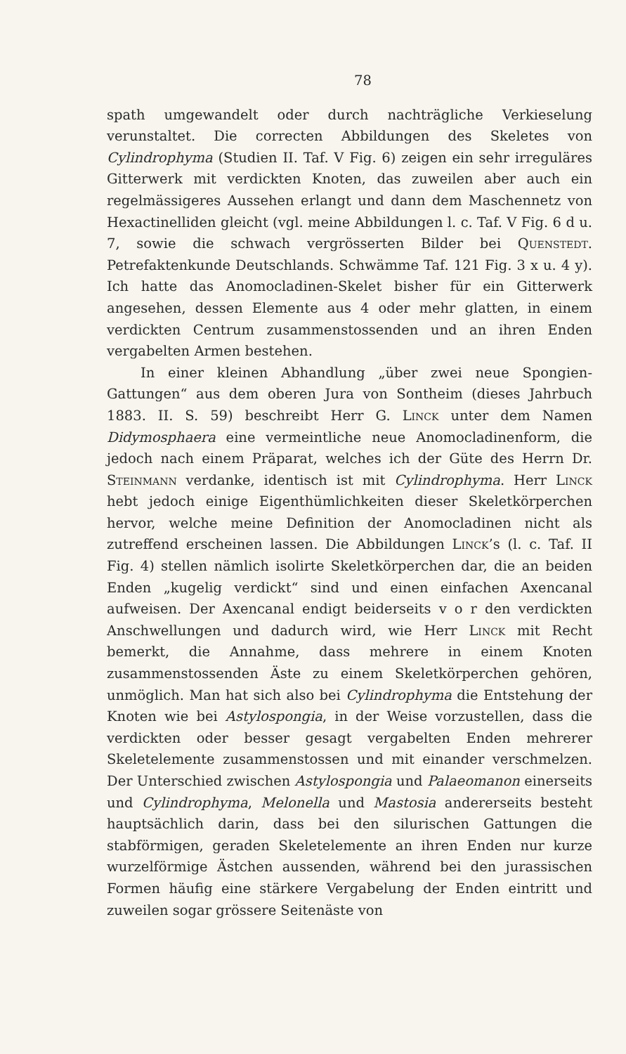78
spath umgewandelt oder durch nachträgliche Verkieselung verunstaltet. Die correcten Abbildungen des Skeletes von Cylindrophyma (Studien II. Taf. V Fig. 6) zeigen ein sehr irreguläres Gitterwerk mit verdickten Knoten, das zuweilen aber auch ein regelmässigeres Aussehen erlangt und dann dem Maschennetz von Hexactinelliden gleicht (vgl. meine Abbildungen l. c. Taf. V Fig. 6 d u. 7, sowie die schwach vergrösserten Bilder bei Quenstedt. Petrefaktenkunde Deutschlands. Schwämme Taf. 121 Fig. 3 x u. 4 y). Ich hatte das Anomocladinen-Skelet bisher für ein Gitterwerk angesehen, dessen Elemente aus 4 oder mehr glatten, in einem verdickten Centrum zusammenstossenden und an ihren Enden vergabelten Armen bestehen.
In einer kleinen Abhandlung „über zwei neue Spongien-Gattungen“ aus dem oberen Jura von Sontheim (dieses Jahrbuch 1883. II. S. 59) beschreibt Herr G. Linck unter dem Namen Didymosphaera eine vermeintliche neue Anomocladinenform, die jedoch nach einem Präparat, welches ich der Güte des Herrn Dr. Steinmann verdanke, identisch ist mit Cylindrophyma. Herr Linck hebt jedoch einige Eigenthümlichkeiten dieser Skeletkörperchen hervor, welche meine Definition der Anomocladinen nicht als zutreffend erscheinen lassen. Die Abbildungen Linck’s (l. c. Taf. II Fig. 4) stellen nämlich isolirte Skeletkörperchen dar, die an beiden Enden „kugelig verdickt“ sind und einen einfachen Axencanal aufweisen. Der Axencanal endigt beiderseits v o r den verdickten Anschwellungen und dadurch wird, wie Herr Linck mit Recht bemerkt, die Annahme, dass mehrere in einem Knoten zusammenstossenden Äste zu einem Skeletkörperchen gehören, unmöglich. Man hat sich also bei Cylindrophyma die Entstehung der Knoten wie bei Astylospongia, in der Weise vorzustellen, dass die verdickten oder besser gesagt vergabelten Enden mehrerer Skeletelemente zusammenstossen und mit einander verschmelzen. Der Unterschied zwischen Astylospongia und Palaeomanon einerseits und Cylindrophyma, Melonella und Mastosia andererseits besteht hauptsächlich darin, dass bei den silurischen Gattungen die stabförmigen, geraden Skeletelemente an ihren Enden nur kurze wurzelförmige Ästchen aussenden, während bei den jurassischen Formen häufig eine stärkere Vergabelung der Enden eintritt und zuweilen sogar grössere Seitenäste von